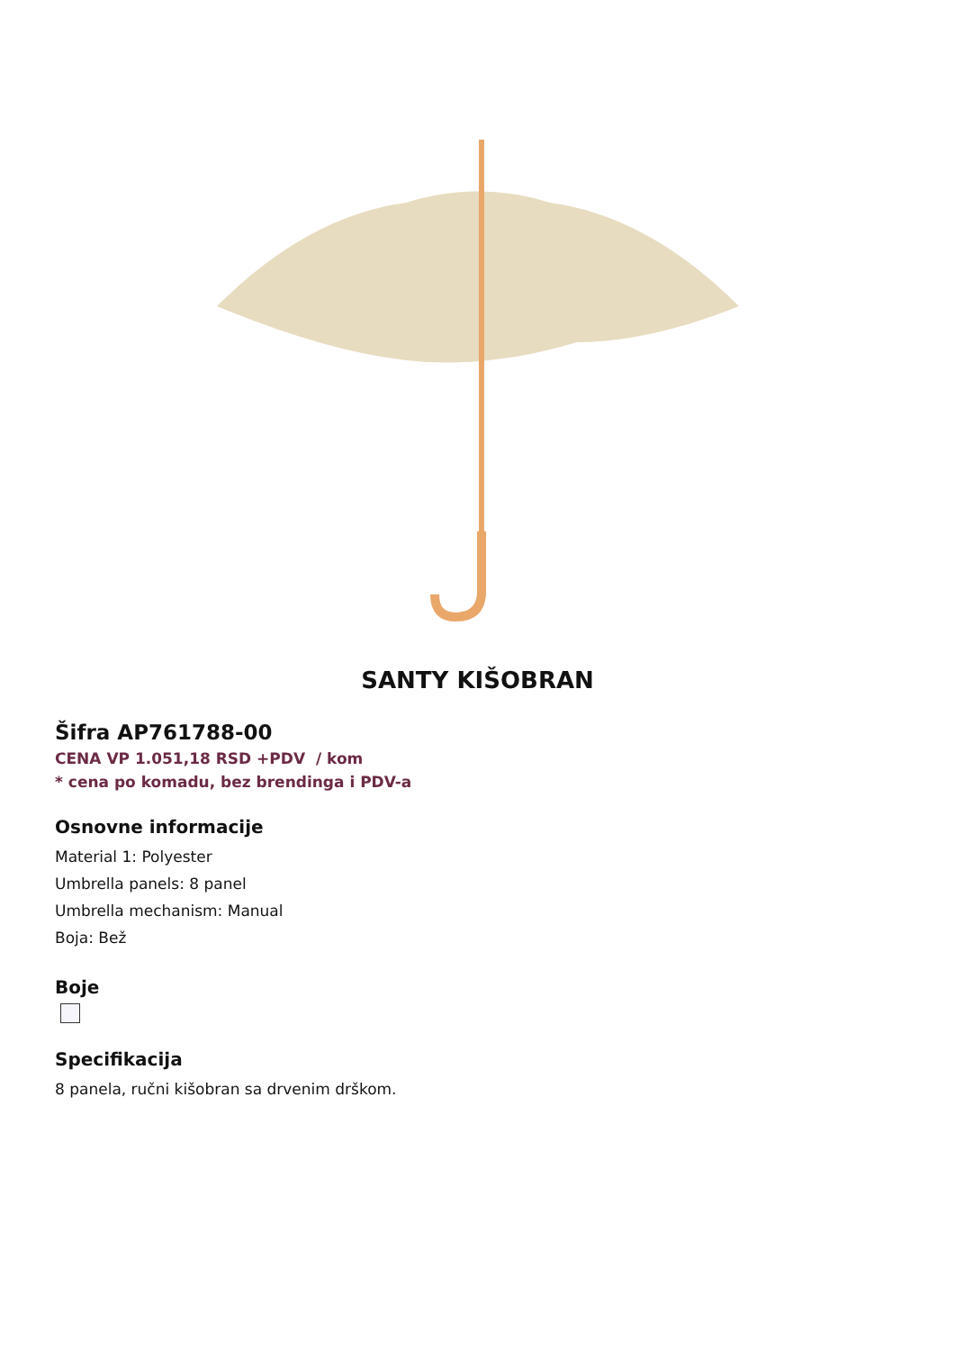SANTY KIŠOBRAN
Šifra AP761788-00
CENA VP 1.051,18 RSD +PDV / kom
* cena po komadu, bez brendinga i PDV-a
Osnovne informacije
Material 1: Polyester
Umbrella panels: 8 panel
Umbrella mechanism: Manual
Boja: Bež
Boje
Specifikacija
8 panela, ručni kišobran sa drvenim drškom.